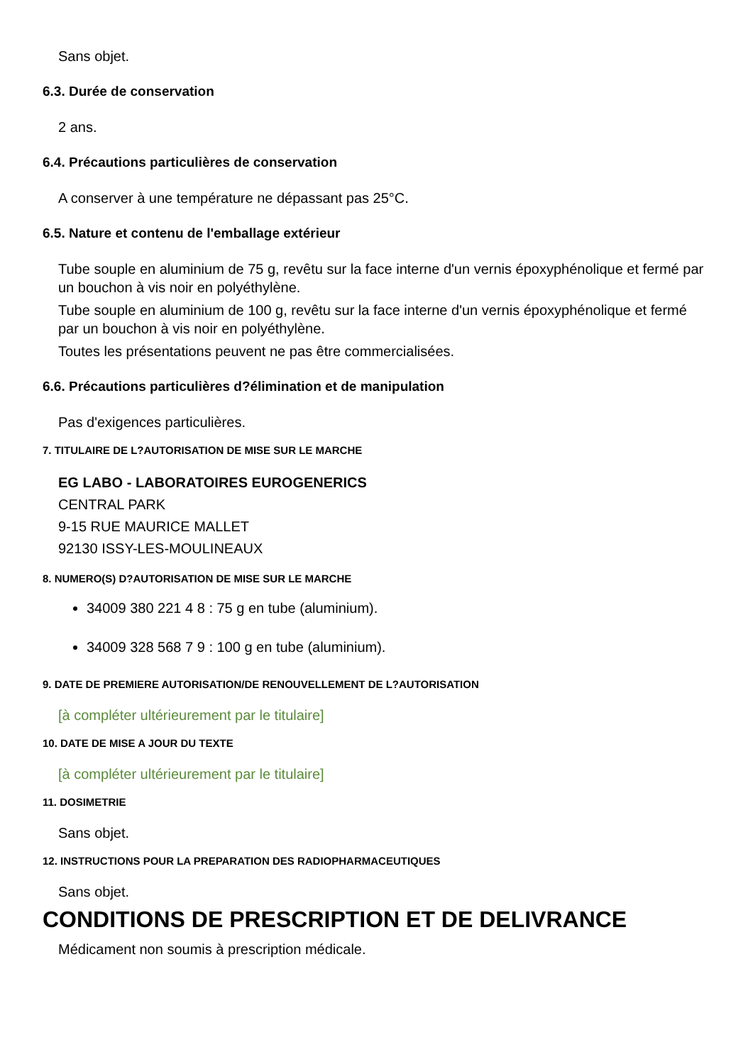Sans objet.
6.3. Durée de conservation
2 ans.
6.4. Précautions particulières de conservation
A conserver à une température ne dépassant pas 25°C.
6.5. Nature et contenu de l'emballage extérieur
Tube souple en aluminium de 75 g, revêtu sur la face interne d'un vernis époxyphénolique et fermé par un bouchon à vis noir en polyéthylène.
Tube souple en aluminium de 100 g, revêtu sur la face interne d'un vernis époxyphénolique et fermé par un bouchon à vis noir en polyéthylène.
Toutes les présentations peuvent ne pas être commercialisées.
6.6. Précautions particulières d?élimination et de manipulation
Pas d'exigences particulières.
7. TITULAIRE DE L?AUTORISATION DE MISE SUR LE MARCHE
EG LABO - LABORATOIRES EUROGENERICS
CENTRAL PARK
9-15 RUE MAURICE MALLET
92130 ISSY-LES-MOULINEAUX
8. NUMERO(S) D?AUTORISATION DE MISE SUR LE MARCHE
34009 380 221 4 8 : 75 g en tube (aluminium).
34009 328 568 7 9 : 100 g en tube (aluminium).
9. DATE DE PREMIERE AUTORISATION/DE RENOUVELLEMENT DE L?AUTORISATION
[à compléter ultérieurement par le titulaire]
10. DATE DE MISE A JOUR DU TEXTE
[à compléter ultérieurement par le titulaire]
11. DOSIMETRIE
Sans objet.
12. INSTRUCTIONS POUR LA PREPARATION DES RADIOPHARMACEUTIQUES
Sans objet.
CONDITIONS DE PRESCRIPTION ET DE DELIVRANCE
Médicament non soumis à prescription médicale.